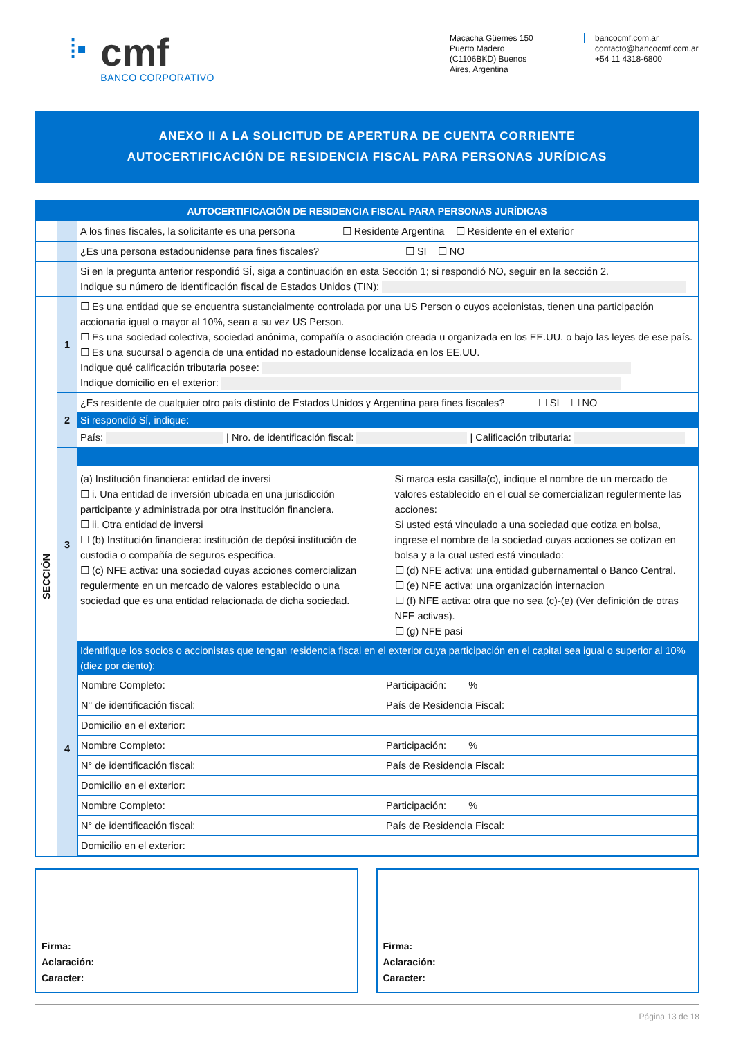⁞▪
cmf
BANCO CORPORATIVO
Macacha Güemes 150
Puerto Madero
(C1106BKD) Buenos
Aires, Argentina
bancocmf.com.ar
contacto@bancocmf.com.ar
+54 11 4318-6800
ANEXO II A LA SOLICITUD DE APERTURA DE CUENTA CORRIENTE
AUTOCERTIFICACIÓN DE RESIDENCIA FISCAL PARA PERSONAS JURÍDICAS
| AUTOCERTIFICACIÓN DE RESIDENCIA FISCAL PARA PERSONAS JURÍDICAS | | |
| | | A los fines fiscales, la solicitante es una persona ☐ Residente Argentina ☐ Residente en el exterior |
| | | ¿Es una persona estadounidense para fines fiscales? ☐ SI ☐ NO |
| | | Si en la pregunta anterior respondió SÍ, siga a continuación en esta Sección 1; si respondió NO, seguir en la sección 2. Indique su número de identificación fiscal de Estados Unidos (TIN): |
| SECCIÓN | 1 | ☐ Es una entidad que se encuentra sustancialmente controlada por una US Person o cuyos accionistas, tienen una participación accionaria igual o mayor al 10%, sean a su vez US Person. ☐ Es una sociedad colectiva, sociedad anónima, compañía o asociación creada u organizada en los EE.UU. o bajo las leyes de ese país. ☐ Es una sucursal o agencia de una entidad no estadounidense localizada en los EE.UU. Indique qué calificación tributaria posee: Indique domicilio en el exterior: |
| | 2 | ¿Es residente de cualquier otro país distinto de Estados Unidos y Argentina para fines fiscales? ☐ SI ☐ NO Si respondió SÍ, indique: País: / Nro. de identificación fiscal: / Calificación tributaria: |
| | 3 | (a) Institución financiera: entidad de inversi ☐ i. Una entidad de inversión ubicada en una jurisdicción participante y administrada por otra institución financiera. ☐ ii. Otra entidad de inversi ☐ (b) Institución financiera: institución de depósi institución de custodia o compañía de seguros específica. ☐ (c) NFE activa: una sociedad cuyas acciones comercializan regulermente en un mercado de valores establecido o una sociedad que es una entidad relacionada de dicha sociedad. Si marca esta casilla(c), indique el nombre de un mercado de valores establecido en el cual se comercializan regulermente las acciones: Si usted está vinculado a una sociedad que cotiza en bolsa, ingrese el nombre de la sociedad cuyas acciones se cotizan en bolsa y a la cual usted está vinculado: ☐ (d) NFE activa: una entidad gubernamental o Banco Central. ☐ (e) NFE activa: una organización internacion ☐ (f) NFE activa: otra que no sea (c)-(e) (Ver definición de otras NFE activas). ☐ (g) NFE pasi |
| | 4 | Identifique los socios o accionistas que tengan residencia fiscal en el exterior cuya participación en el capital sea igual o superior al 10% (diez por ciento): / Nombre Completo: / / Participación: % / / N° de identificación fiscal: / País de Residencia Fiscal: / / / Domicilio en el exterior: / / / / Nombre Completo: / / Participación: % / / N° de identificación fiscal: / País de Residencia Fiscal: / / / Domicilio en el exterior: / / / / Nombre Completo: / / Participación: % / / N° de identificación fiscal: / País de Residencia Fiscal: / / / Domicilio en el exterior: / / / |
Firma:
Aclaración:
Caracter:
Firma:
Aclaración:
Caracter:
Página 13 de 18